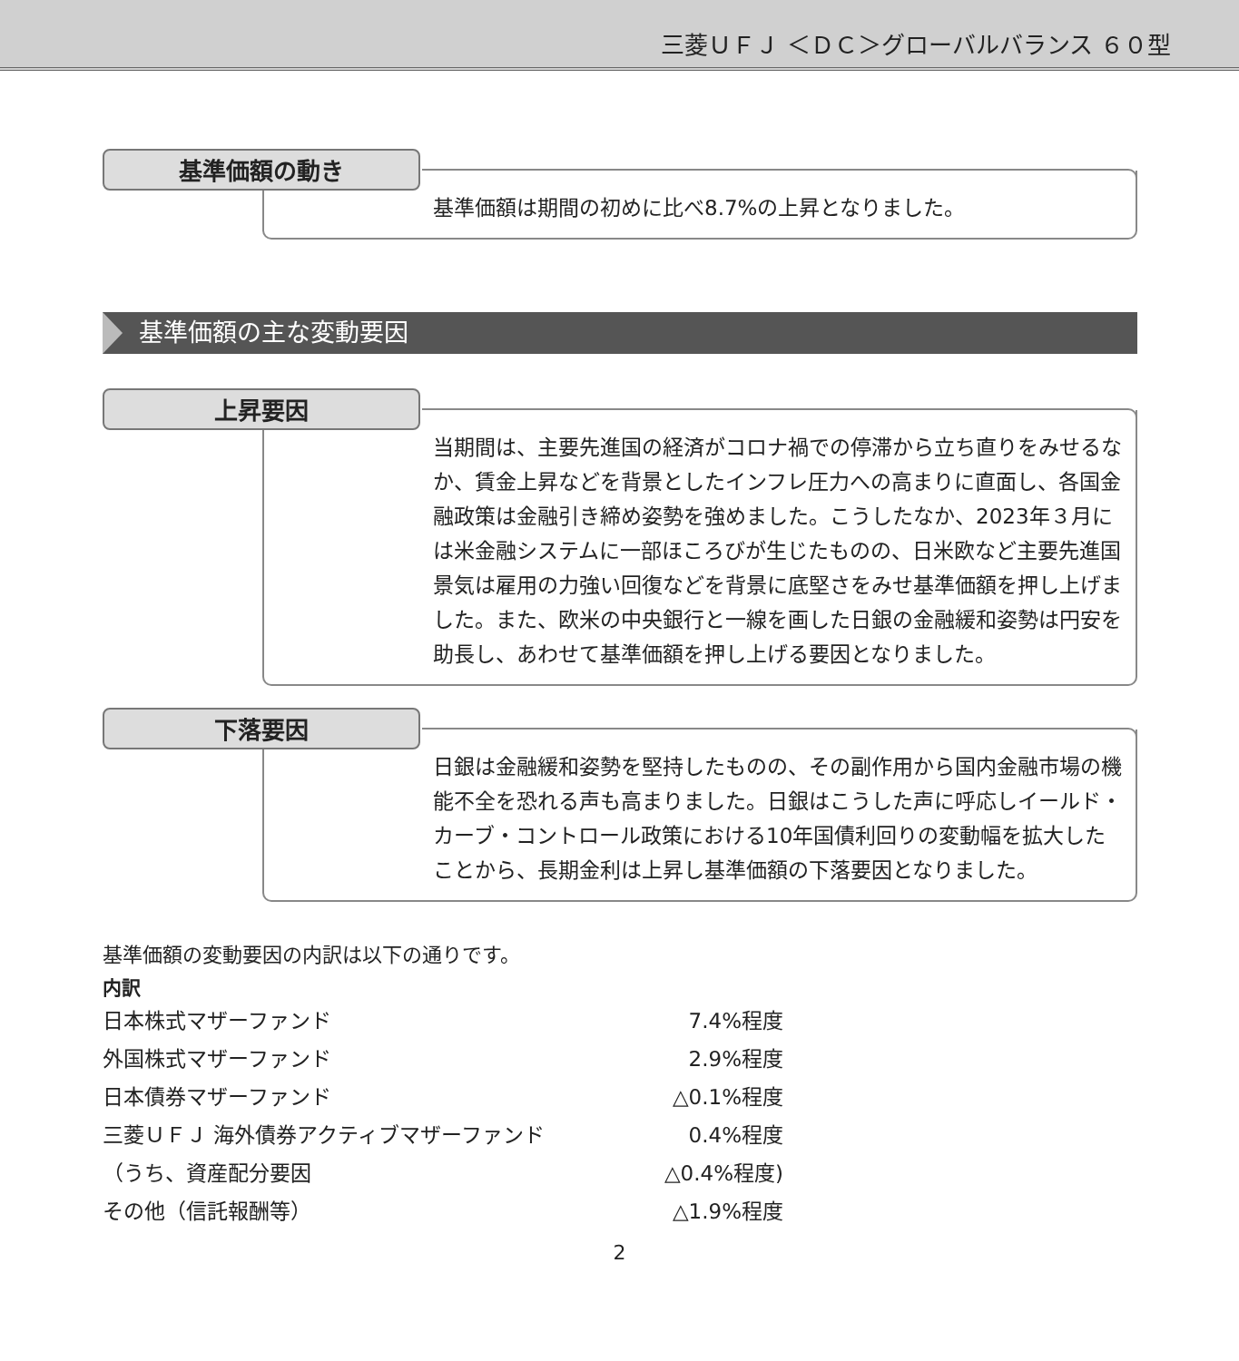三菱ＵＦＪ ＜ＤＣ＞グローバルバランス ６０型
基準価額の動き
基準価額は期間の初めに比べ8.7%の上昇となりました。
基準価額の主な変動要因
上昇要因
当期間は、主要先進国の経済がコロナ禍での停滞から立ち直りをみせるなか、賃金上昇などを背景としたインフレ圧力への高まりに直面し、各国金融政策は金融引き締め姿勢を強めました。こうしたなか、2023年３月には米金融システムに一部ほころびが生じたものの、日米欧など主要先進国景気は雇用の力強い回復などを背景に底堅さをみせ基準価額を押し上げました。また、欧米の中央銀行と一線を画した日銀の金融緩和姿勢は円安を助長し、あわせて基準価額を押し上げる要因となりました。
下落要因
日銀は金融緩和姿勢を堅持したものの、その副作用から国内金融市場の機能不全を恐れる声も高まりました。日銀はこうした声に呼応しイールド・カーブ・コントロール政策における10年国債利回りの変動幅を拡大したことから、長期金利は上昇し基準価額の下落要因となりました。
基準価額の変動要因の内訳は以下の通りです。
内訳
| 日本株式マザーファンド | 7.4%程度 |
| 外国株式マザーファンド | 2.9%程度 |
| 日本債券マザーファンド | △0.1%程度 |
| 三菱ＵＦＪ 海外債券アクティブマザーファンド | 0.4%程度 |
| （うち、資産配分要因 | △0.4%程度) |
| その他（信託報酬等） | △1.9%程度 |
2